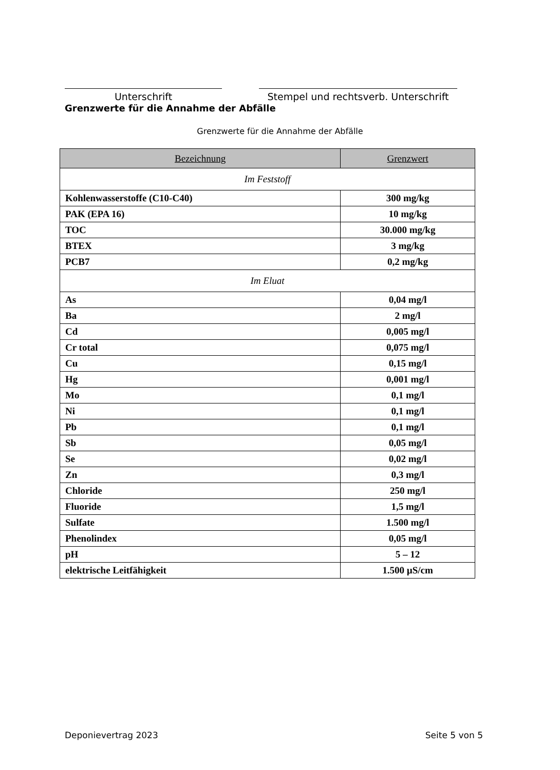Unterschrift Stempel und rechtsverb. Unterschrift
Grenzwerte für die Annahme der Abfälle
Grenzwerte für die Annahme der Abfälle
| Bezeichnung | Grenzwert |
| --- | --- |
| Im Feststoff | |
| Kohlenwasserstoffe (C10-C40) | 300 mg/kg |
| PAK (EPA 16) | 10 mg/kg |
| TOC | 30.000 mg/kg |
| BTEX | 3 mg/kg |
| PCB7 | 0,2 mg/kg |
| Im Eluat | |
| As | 0,04 mg/l |
| Ba | 2 mg/l |
| Cd | 0,005 mg/l |
| Cr total | 0,075 mg/l |
| Cu | 0,15 mg/l |
| Hg | 0,001 mg/l |
| Mo | 0,1 mg/l |
| Ni | 0,1 mg/l |
| Pb | 0,1 mg/l |
| Sb | 0,05 mg/l |
| Se | 0,02 mg/l |
| Zn | 0,3 mg/l |
| Chloride | 250 mg/l |
| Fluoride | 1,5 mg/l |
| Sulfate | 1.500 mg/l |
| Phenolindex | 0,05 mg/l |
| pH | 5 – 12 |
| elektrische Leitfähigkeit | 1.500 µS/cm |
Deponievertrag 2023 Seite 5 von 5